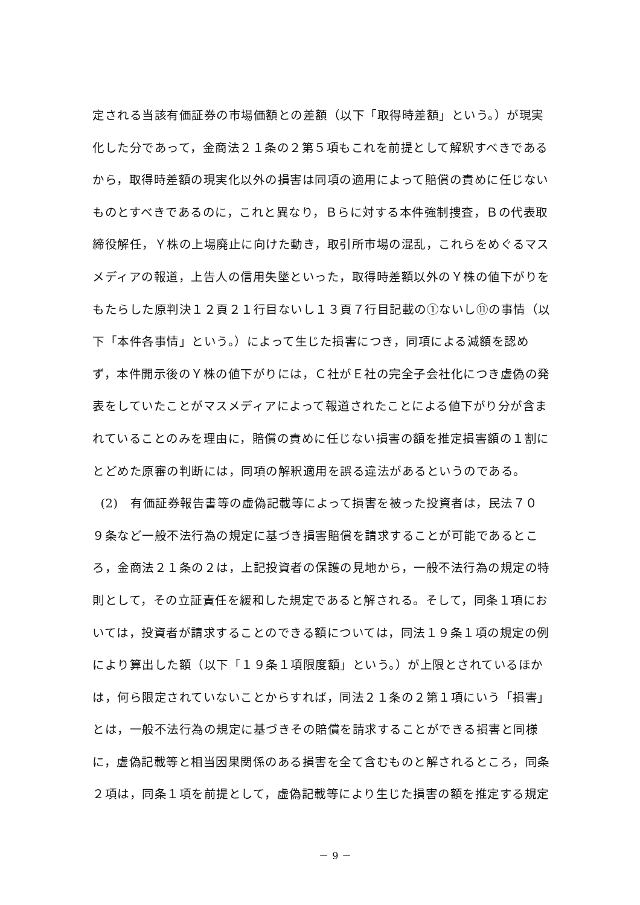定される当該有価証券の市場価額との差額（以下「取得時差額」という。）が現実
化した分であって，金商法２１条の２第５項もこれを前提として解釈すべきである
から，取得時差額の現実化以外の損害は同項の適用によって賠償の責めに任じない
ものとすべきであるのに，これと異なり，Ｂらに対する本件強制捜査，Ｂの代表取
締役解任，Ｙ株の上場廃止に向けた動き，取引所市場の混乱，これらをめぐるマス
メディアの報道，上告人の信用失墜といった，取得時差額以外のＹ株の値下がりを
もたらした原判決１２頁２１行目ないし１３頁７行目記載の①ないし⑪の事情（以
下「本件各事情」という。）によって生じた損害につき，同項による減額を認め
ず，本件開示後のＹ株の値下がりには，Ｃ社がＥ社の完全子会社化につき虚偽の発
表をしていたことがマスメディアによって報道されたことによる値下がり分が含ま
れていることのみを理由に，賠償の責めに任じない損害の額を推定損害額の１割に
とどめた原審の判断には，同項の解釈適用を誤る違法があるというのである。
(2)　有価証券報告書等の虚偽記載等によって損害を被った投資者は，民法７０
９条など一般不法行為の規定に基づき損害賠償を請求することが可能であるとこ
ろ，金商法２１条の２は，上記投資者の保護の見地から，一般不法行為の規定の特
則として，その立証責任を緩和した規定であると解される。そして，同条１項にお
いては，投資者が請求することのできる額については，同法１９条１項の規定の例
により算出した額（以下「１９条１項限度額」という。）が上限とされているほか
は，何ら限定されていないことからすれば，同法２１条の２第１項にいう「損害」
とは，一般不法行為の規定に基づきその賠償を請求することができる損害と同様
に，虚偽記載等と相当因果関係のある損害を全て含むものと解されるところ，同条
２項は，同条１項を前提として，虚偽記載等により生じた損害の額を推定する規定
－ 9 －